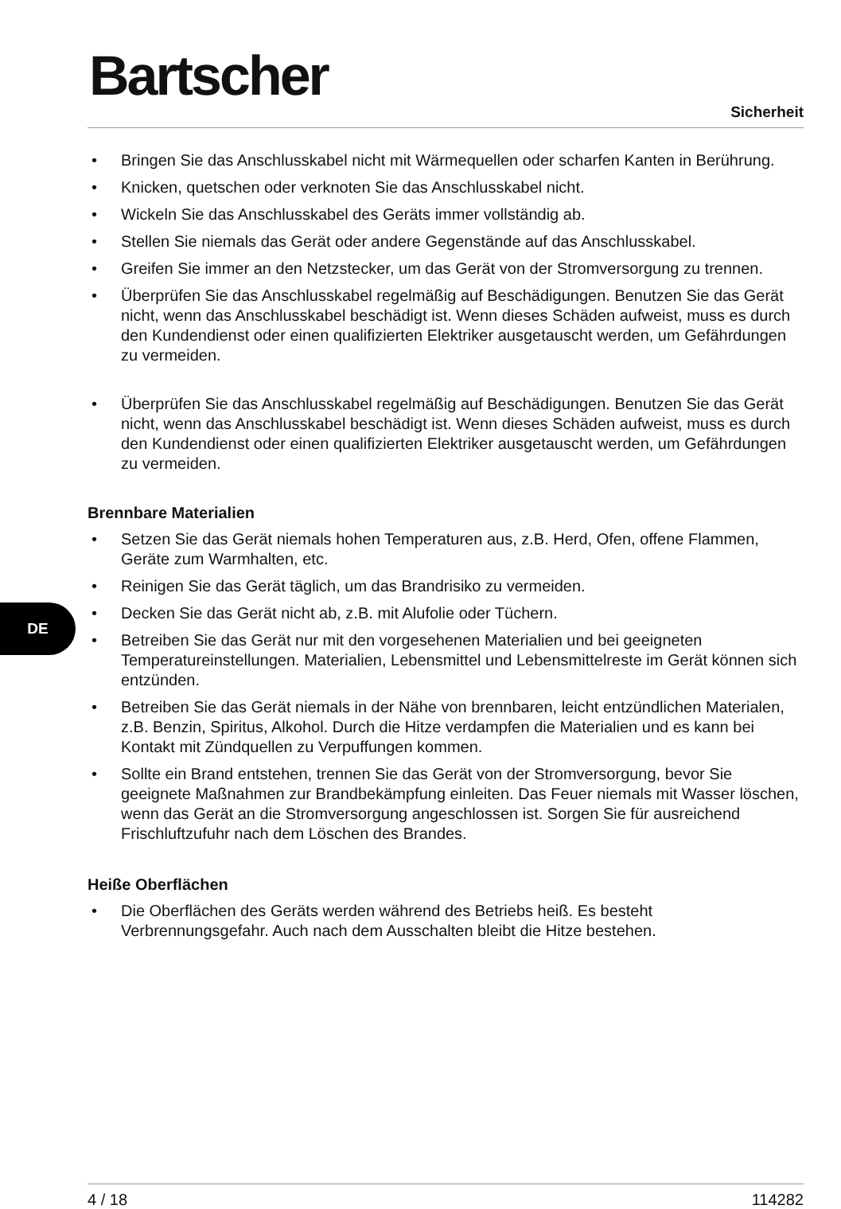DE
Bartscher
Sicherheit
• Bringen Sie das Anschlusskabel nicht mit Wärmequellen oder scharfen Kanten in Berührung.
• Knicken, quetschen oder verknoten Sie das Anschlusskabel nicht.
• Wickeln Sie das Anschlusskabel des Geräts immer vollständig ab.
• Stellen Sie niemals das Gerät oder andere Gegenstände auf das Anschlusskabel.
• Greifen Sie immer an den Netzstecker, um das Gerät von der Stromversorgung zu trennen.
• Überprüfen Sie das Anschlusskabel regelmäßig auf Beschädigungen. Benutzen Sie das Gerät nicht, wenn das Anschlusskabel beschädigt ist. Wenn dieses Schäden aufweist, muss es durch den Kundendienst oder einen qualifizierten Elektriker ausgetauscht werden, um Gefährdungen zu vermeiden.
• Überprüfen Sie das Anschlusskabel regelmäßig auf Beschädigungen. Benutzen Sie das Gerät nicht, wenn das Anschlusskabel beschädigt ist. Wenn dieses Schäden aufweist, muss es durch den Kundendienst oder einen qualifizierten Elektriker ausgetauscht werden, um Gefährdungen zu vermeiden.
Brennbare Materialien
• Setzen Sie das Gerät niemals hohen Temperaturen aus, z.B. Herd, Ofen, offene Flammen, Geräte zum Warmhalten, etc.
• Reinigen Sie das Gerät täglich, um das Brandrisiko zu vermeiden.
• Decken Sie das Gerät nicht ab, z.B. mit Alufolie oder Tüchern.
• Betreiben Sie das Gerät nur mit den vorgesehenen Materialien und bei geeigneten Temperatureinstellungen. Materialien, Lebensmittel und Lebensmittelreste im Gerät können sich entzünden.
• Betreiben Sie das Gerät niemals in der Nähe von brennbaren, leicht entzündlichen Materialen, z.B. Benzin, Spiritus, Alkohol. Durch die Hitze verdampfen die Materialien und es kann bei Kontakt mit Zündquellen zu Verpuffungen kommen.
• Sollte ein Brand entstehen, trennen Sie das Gerät von der Stromversorgung, bevor Sie geeignete Maßnahmen zur Brandbekämpfung einleiten. Das Feuer niemals mit Wasser löschen, wenn das Gerät an die Stromversorgung angeschlossen ist. Sorgen Sie für ausreichend Frischluftzufuhr nach dem Löschen des Brandes.
Heiße Oberflächen
• Die Oberflächen des Geräts werden während des Betriebs heiß. Es besteht Verbrennungsgefahr. Auch nach dem Ausschalten bleibt die Hitze bestehen.
4 / 18 114282